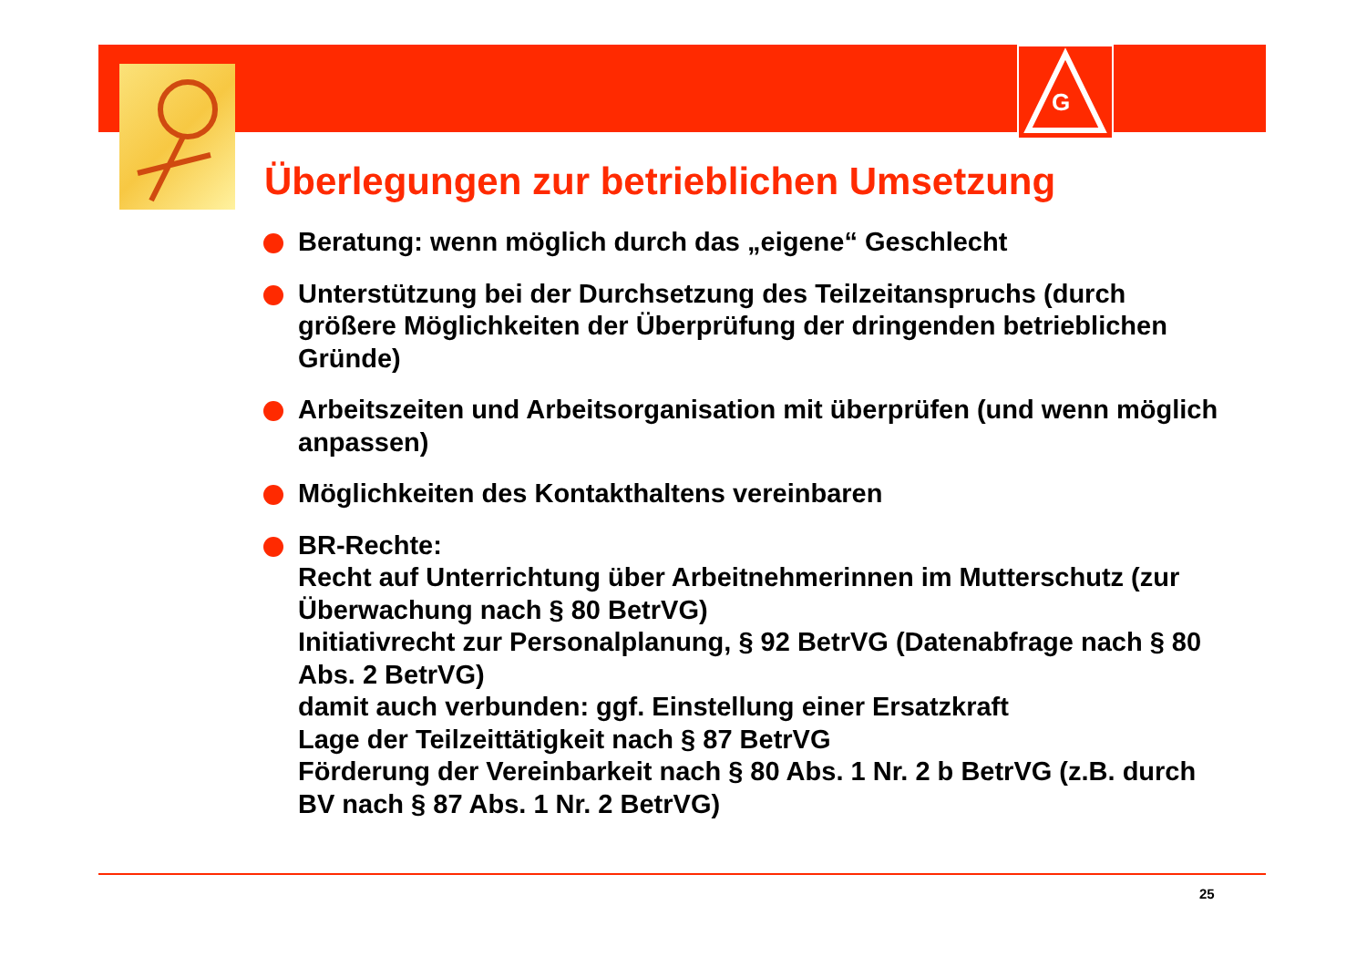G
Überlegungen zur betrieblichen Umsetzung
Beratung: wenn möglich durch das „eigene“ Geschlecht
Unterstützung bei der Durchsetzung des Teilzeitanspruchs (durch größere Möglichkeiten der Überprüfung der dringenden betrieblichen Gründe)
Arbeitszeiten und Arbeitsorganisation mit überprüfen (und wenn möglich anpassen)
Möglichkeiten des Kontakthaltens vereinbaren
BR-Rechte:
Recht auf Unterrichtung über Arbeitnehmerinnen im Mutterschutz (zur Überwachung nach § 80 BetrVG)
Initiativrecht zur Personalplanung, § 92 BetrVG (Datenabfrage nach § 80 Abs. 2 BetrVG)
damit auch verbunden: ggf. Einstellung einer Ersatzkraft
Lage der Teilzeittätigkeit nach § 87 BetrVG
Förderung der Vereinbarkeit nach § 80 Abs. 1 Nr. 2 b BetrVG (z.B. durch BV nach § 87 Abs. 1 Nr. 2 BetrVG)
25